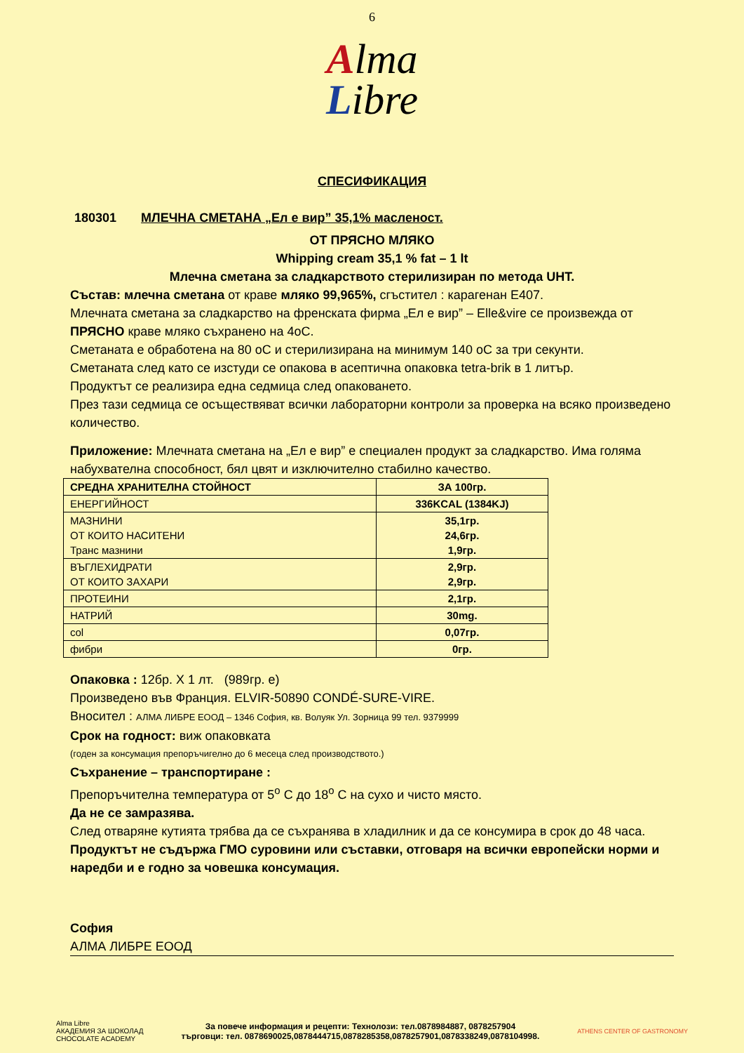6
Alma
Libre
СПЕСИФИКАЦИЯ
180301 МЛЕЧНА СМЕТАНА „Ел е вир” 35,1% масленост.
ОТ ПРЯСНО МЛЯКО
Whipping cream 35,1 % fat – 1 lt
Млечна сметана за сладкарството стерилизиран по метода UHT.
Състав: млечна сметана от краве мляко 99,965%, сгъстител : карагенан Е407.
Млечната сметана за сладкарство на френската фирма „Ел е вир” – Elle&vire се произвежда от ПРЯСНО краве мляко съхранено на 4оС.
Сметаната е обработена на 80 оС и стерилизирана на минимум 140 оС за три секунти.
Сметаната след като се изстуди се опакова в асептична опаковка tetra-brik в 1 литър.
Продуктът се реализира една седмица след опаковането.
През тази седмица се осъществяват всички лабораторни контроли за проверка на всяко произведено количество.
Приложение: Млечната сметана на „Ел е вир” е специален продукт за сладкарство. Има голяма набухвателна способност, бял цвят и изключително стабилно качество.
| СРЕДНА ХРАНИТЕЛНА СТОЙНОСТ | ЗА 100гр. |
| --- | --- |
| ЕНЕРГИЙНОСТ | 336KCAL (1384KJ) |
| МАЗНИНИ ОТ КОИТО НАСИТЕНИ Транс мазнини | 35,1гр. 24,6гр. 1,9гр. |
| ВЪГЛЕХИДРАТИ ОТ КОИТО ЗАХАРИ | 2,9гр. 2,9гр. |
| ПРОТЕИНИ | 2,1гр. |
| НАТРИЙ | 30mg. |
| col | 0,07гр. |
| фибри | 0гр. |
Опаковка : 12бр. Х 1 лт. (989гр. е)
Произведено във Франция. ELVIR-50890 CONDÉ-SURE-VIRE.
Вносител : АЛМА ЛИБРЕ ЕООД – 1346 София, кв. Волуяк Ул. Зорница 99 тел. 9379999
Срок на годност: виж опаковката
(годен за консумация препоръчигелно до 6 месеца след производството.)
Съхранение – транспортиране :
Препоръчителна температура от 5<sup>o</sup> С до 18<sup>o</sup> С на сухо и чисто място.
Да не се замразява.
След отваряне кутията трябва да се съхранява в хладилник и да се консумира в срок до 48 часа.
Продуктът не съдържа ГМО суровини или съставки, отговаря на всички европейски норми и наредби и е годно за човешка консумация.
София
АЛМА ЛИБРЕ ЕООД
Alma Libre
АКАДЕМИЯ ЗА ШОКОЛАД
CHOCOLATE ACADEMY
За повече информация и рецепти: Технолози: тел.0878984887, 0878257904
търговци: тел. 0878690025,0878444715,0878285358,0878257901,0878338249,0878104998.
ATHENS CENTER OF GASTRONOMY